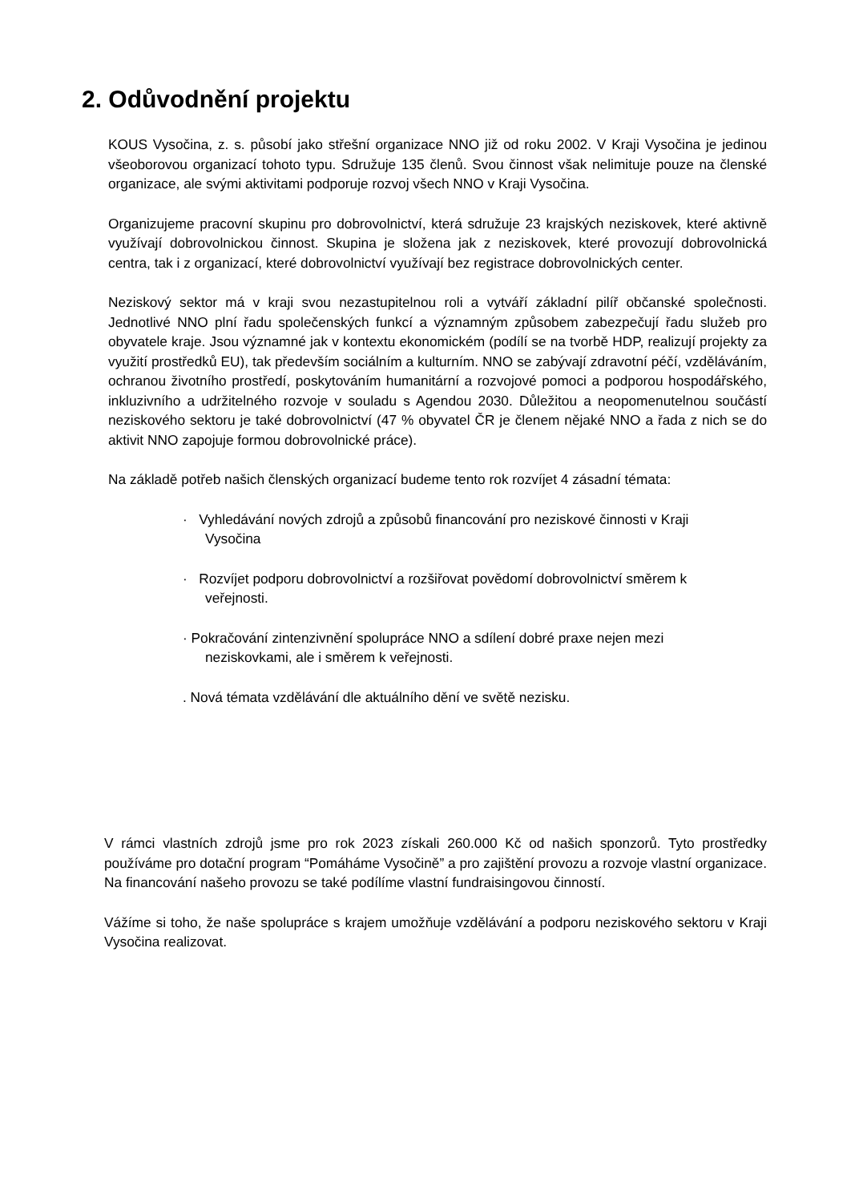2. Odůvodnění projektu
KOUS Vysočina, z. s. působí jako střešní organizace NNO již od roku 2002. V Kraji Vysočina je jedinou všeoborovou organizací tohoto typu. Sdružuje 135 členů. Svou činnost však nelimituje pouze na členské organizace, ale svými aktivitami podporuje rozvoj všech NNO v Kraji Vysočina.
Organizujeme pracovní skupinu pro dobrovolnictví, která sdružuje 23 krajských neziskovek, které aktivně využívají dobrovolnickou činnost. Skupina je složena jak z neziskovek, které provozují dobrovolnická centra, tak i z organizací, které dobrovolnictví využívají bez registrace dobrovolnických center.
Neziskový sektor má v kraji svou nezastupitelnou roli a vytváří základní pilíř občanské společnosti. Jednotlivé NNO plní řadu společenských funkcí a významným způsobem zabezpečují řadu služeb pro obyvatele kraje. Jsou významné jak v kontextu ekonomickém (podílí se na tvorbě HDP, realizují projekty za využití prostředků EU), tak především sociálním a kulturním. NNO se zabývají zdravotní péčí, vzděláváním, ochranou životního prostředí, poskytováním humanitární a rozvojové pomoci a podporou hospodářského, inkluzivního a udržitelného rozvoje v souladu s Agendou 2030. Důležitou a neopomenutelnou součástí neziskového sektoru je také dobrovolnictví (47 % obyvatel ČR je členem nějaké NNO a řada z nich se do aktivit NNO zapojuje formou dobrovolnické práce).
Na základě potřeb našich členských organizací budeme tento rok rozvíjet 4 zásadní témata:
· Vyhledávání nových zdrojů a způsobů financování pro neziskové činnosti v Kraji
Vysočina
· Rozvíjet podporu dobrovolnictví a rozšiřovat povědomí dobrovolnictví směrem k
veřejnosti.
· Pokračování zintenzivnění spolupráce NNO a sdílení dobré praxe nejen mezi
neziskovkami, ale i směrem k veřejnosti.
. Nová témata vzdělávání dle aktuálního dění ve světě nezisku.
V rámci vlastních zdrojů jsme pro rok 2023 získali 260.000 Kč od našich sponzorů. Tyto prostředky používáme pro dotační program “Pomáháme Vysočině” a pro zajištění provozu a rozvoje vlastní organizace. Na financování našeho provozu se také podílíme vlastní fundraisingovou činností.
Vážíme si toho, že naše spolupráce s krajem umožňuje vzdělávání a podporu neziskového sektoru v Kraji Vysočina realizovat.